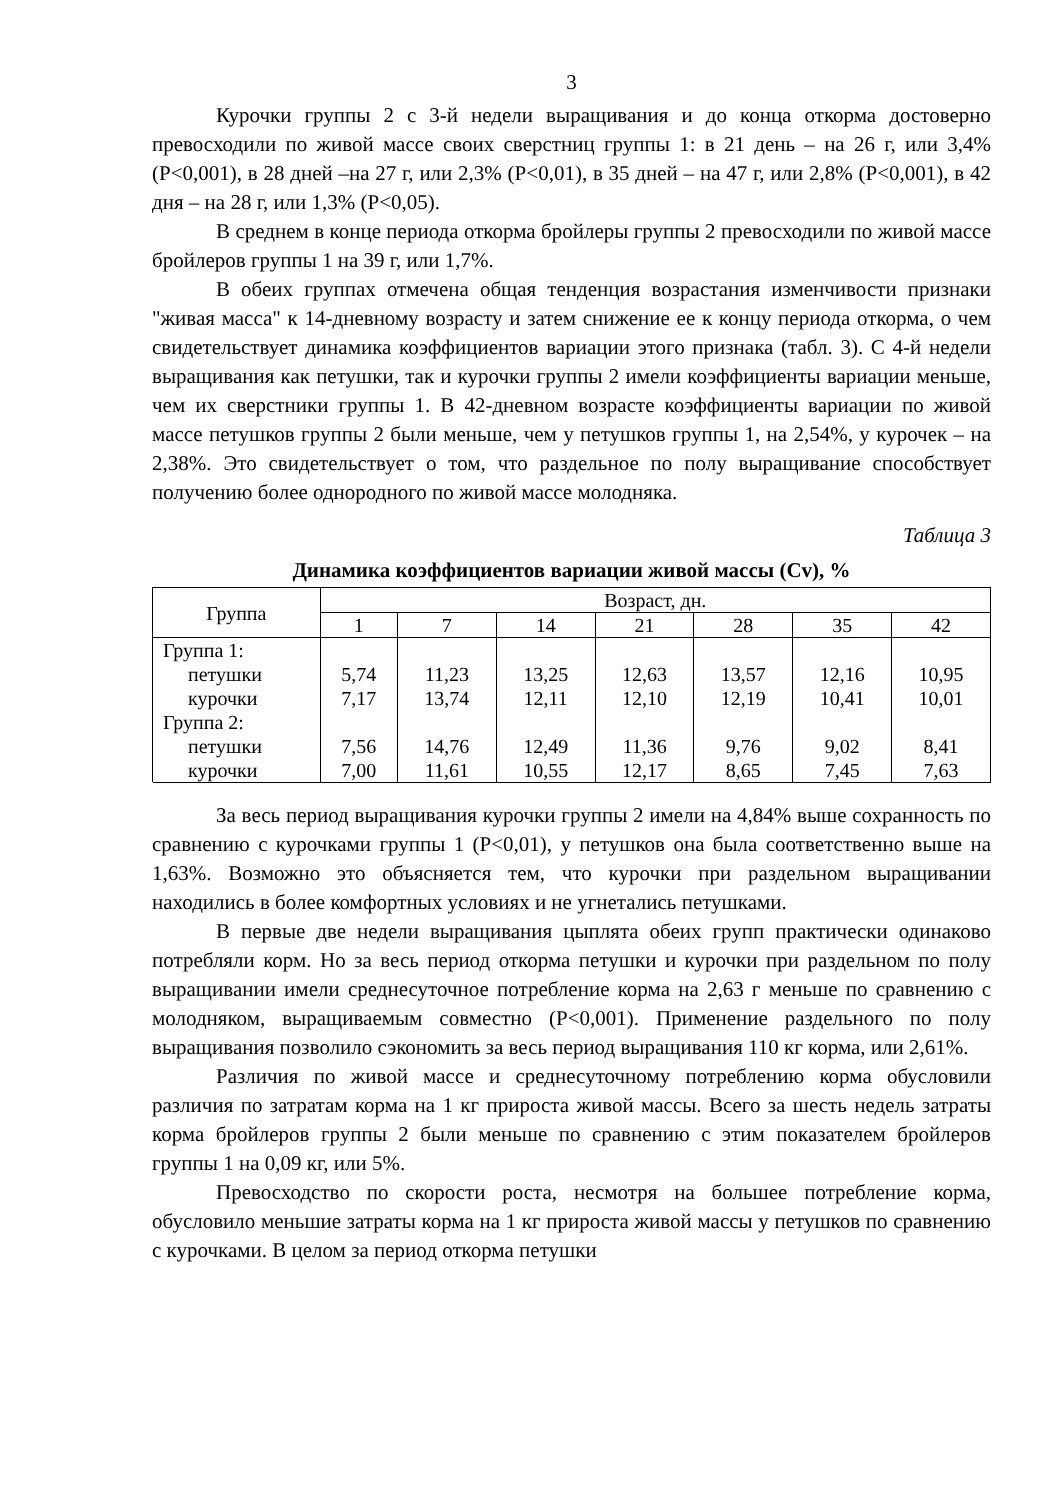3
Курочки группы 2 с 3-й недели выращивания и до конца откорма достоверно превосходили по живой массе своих сверстниц группы 1: в 21 день – на 26 г, или 3,4% (Р<0,001), в 28 дней –на 27 г, или 2,3% (Р<0,01), в 35 дней – на 47 г, или 2,8% (Р<0,001), в 42 дня – на 28 г, или 1,3% (Р<0,05).
В среднем в конце периода откорма бройлеры группы 2 превосходили по живой массе бройлеров группы 1 на 39 г, или 1,7%.
В обеих группах отмечена общая тенденция возрастания изменчивости признаки "живая масса" к 14-дневному возрасту и затем снижение ее к концу периода откорма, о чем свидетельствует динамика коэффициентов вариации этого признака (табл. 3). С 4-й недели выращивания как петушки, так и курочки группы 2 имели коэффициенты вариации меньше, чем их сверстники группы 1. В 42-дневном возрасте коэффициенты вариации по живой массе петушков группы 2 были меньше, чем у петушков группы 1, на 2,54%, у курочек – на 2,38%. Это свидетельствует о том, что раздельное по полу выращивание способствует получению более однородного по живой массе молодняка.
Таблица 3
Динамика коэффициентов вариации живой массы (Cv), %
| Группа | Возраст, дн. | | | | | | |
| --- | --- | --- | --- | --- | --- | --- | --- |
| | 1 | 7 | 14 | 21 | 28 | 35 | 42 |
| Группа 1: петушки курочки Группа 2: петушки курочки | 5,74 7,17 7,56 7,00 | 11,23 13,74 14,76 11,61 | 13,25 12,11 12,49 10,55 | 12,63 12,10 11,36 12,17 | 13,57 12,19 9,76 8,65 | 12,16 10,41 9,02 7,45 | 10,95 10,01 8,41 7,63 |
За весь период выращивания курочки группы 2 имели на 4,84% выше сохранность по сравнению с курочками группы 1 (Р<0,01), у петушков она была соответственно выше на 1,63%. Возможно это объясняется тем, что курочки при раздельном выращивании находились в более комфортных условиях и не угнетались петушками.
В первые две недели выращивания цыплята обеих групп практически одинаково потребляли корм. Но за весь период откорма петушки и курочки при раздельном по полу выращивании имели среднесуточное потребление корма на 2,63 г меньше по сравнению с молодняком, выращиваемым совместно (Р<0,001). Применение раздельного по полу выращивания позволило сэкономить за весь период выращивания 110 кг корма, или 2,61%.
Различия по живой массе и среднесуточному потреблению корма обусловили различия по затратам корма на 1 кг прироста живой массы. Всего за шесть недель затраты корма бройлеров группы 2 были меньше по сравнению с этим показателем бройлеров группы 1 на 0,09 кг, или 5%.
Превосходство по скорости роста, несмотря на большее потребление корма, обусловило меньшие затраты корма на 1 кг прироста живой массы у петушков по сравнению с курочками. В целом за период откорма петушки